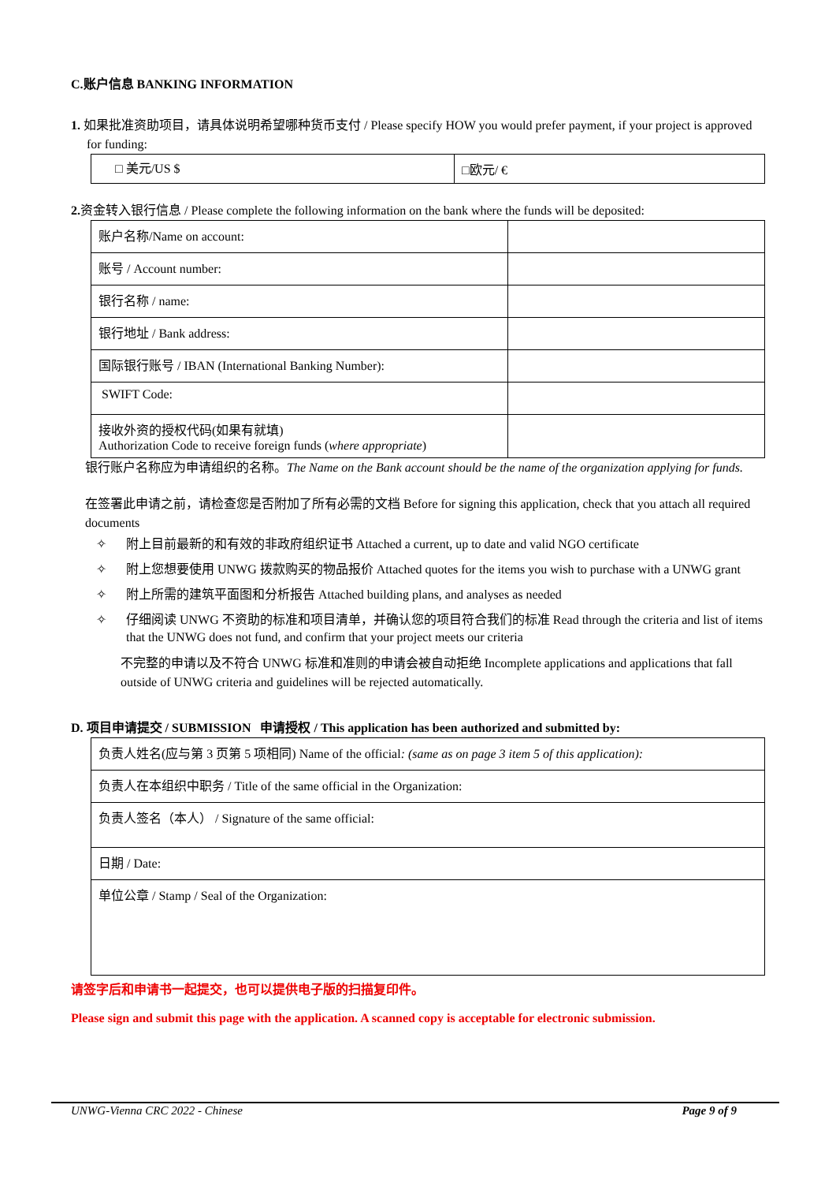C.账户信息 BANKING INFORMATION
1. 如果批准资助项目，请具体说明希望哪种货币支付 / Please specify HOW you would prefer payment, if your project is approved for funding:
| □ 美元/US $ | □欧元/ € |
2. 资金转入银行信息 / Please complete the following information on the bank where the funds will be deposited:
| 账户名称/Name on account: | |
| 账号 / Account number: | |
| 银行名称 / name: | |
| 银行地址 / Bank address: | |
| 国际银行账号 / IBAN (International Banking Number): | |
| SWIFT Code: | |
| 接收外资的授权代码(如果有就填) Authorization Code to receive foreign funds ( where appropriate ) | |
银行账户名称应为申请组织的名称。The Name on the Bank account should be the name of the organization applying for funds.
在签署此申请之前，请检查您是否附加了所有必需的文档 Before for signing this application, check that you attach all required documents
✧ 附上目前最新的和有效的非政府组织证书 Attached a current, up to date and valid NGO certificate
✧ 附上您想要使用 UNWG 拨款购买的物品报价 Attached quotes for the items you wish to purchase with a UNWG grant
✧ 附上所需的建筑平面图和分析报告 Attached building plans, and analyses as needed
✧ 仔细阅读 UNWG 不资助的标准和项目清单，并确认您的项目符合我们的标准 Read through the criteria and list of items that the UNWG does not fund, and confirm that your project meets our criteria
不完整的申请以及不符合 UNWG 标准和准则的申请会被自动拒绝 Incomplete applications and applications that fall outside of UNWG criteria and guidelines will be rejected automatically.
D. 项目申请提交 / SUBMISSION 申请授权 / This application has been authorized and submitted by:
| 负责人姓名(应与第 3 页第 5 项相同) Name of the official : (same as on page 3 item 5 of this application): |
| 负责人在本组织中职务 / Title of the same official in the Organization: |
| 负责人签名（本人） / Signature of the same official: |
| 日期 / Date: |
| 单位公章 / Stamp / Seal of the Organization: |
请签字后和申请书一起提交，也可以提供电子版的扫描复印件。
Please sign and submit this page with the application. A scanned copy is acceptable for electronic submission.
UNWG-Vienna CRC 2022 - Chinese Page 9 of 9